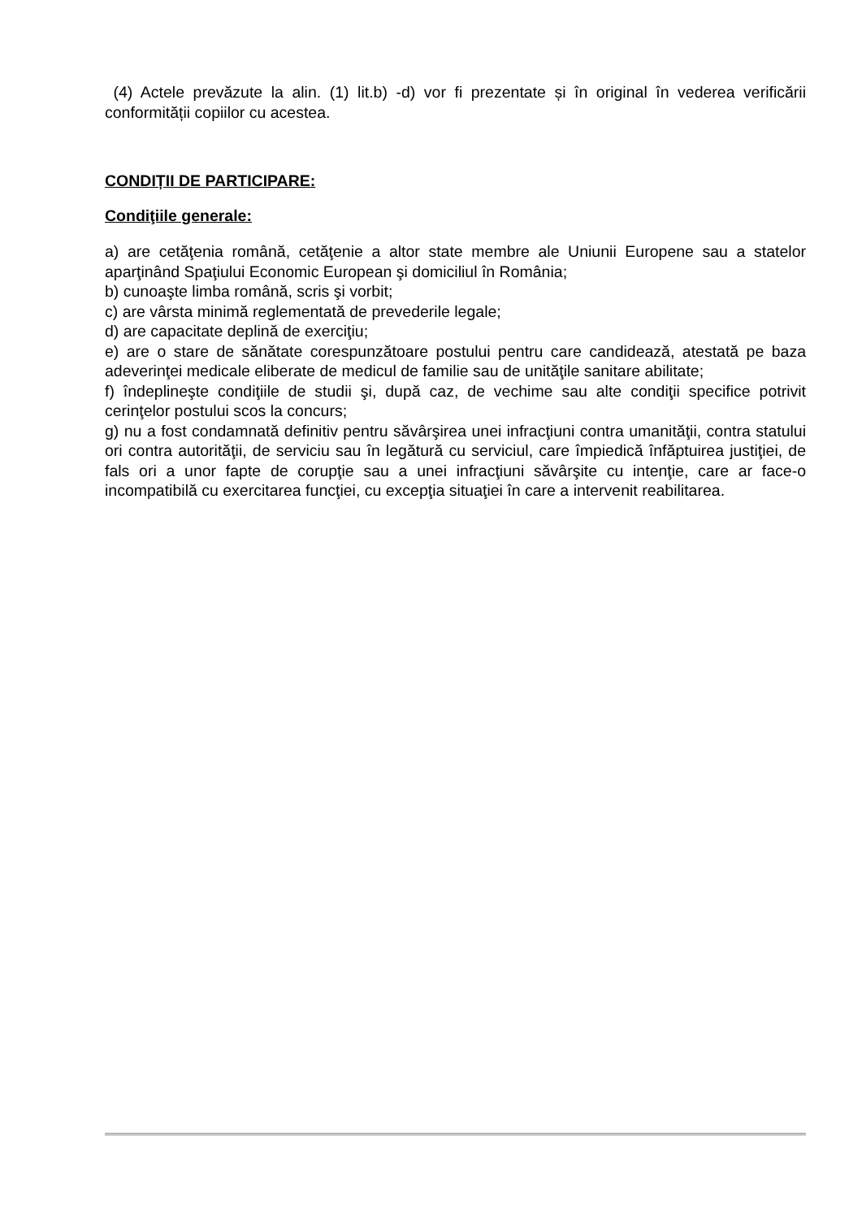(4) Actele prevăzute la alin. (1) lit.b) -d) vor fi prezentate și în original în vederea verificării conformității copiilor cu acestea.
CONDIȚII DE PARTICIPARE:
Condiţiile generale:
a) are cetăţenia română, cetăţenie a altor state membre ale Uniunii Europene sau a statelor aparţinând Spaţiului Economic European şi domiciliul în România;
b) cunoaşte limba română, scris şi vorbit;
c) are vârsta minimă reglementată de prevederile legale;
d) are capacitate deplină de exerciţiu;
e) are o stare de sănătate corespunzătoare postului pentru care candidează, atestată pe baza adeverinţei medicale eliberate de medicul de familie sau de unităţile sanitare abilitate;
f) îndeplineşte condiţiile de studii şi, după caz, de vechime sau alte condiţii specifice potrivit cerinţelor postului scos la concurs;
g) nu a fost condamnată definitiv pentru săvârşirea unei infracţiuni contra umanităţii, contra statului ori contra autorităţii, de serviciu sau în legătură cu serviciul, care împiedică înfăptuirea justiţiei, de fals ori a unor fapte de corupţie sau a unei infracţiuni săvârşite cu intenţie, care ar face-o incompatibilă cu exercitarea funcţiei, cu excepţia situaţiei în care a intervenit reabilitarea.